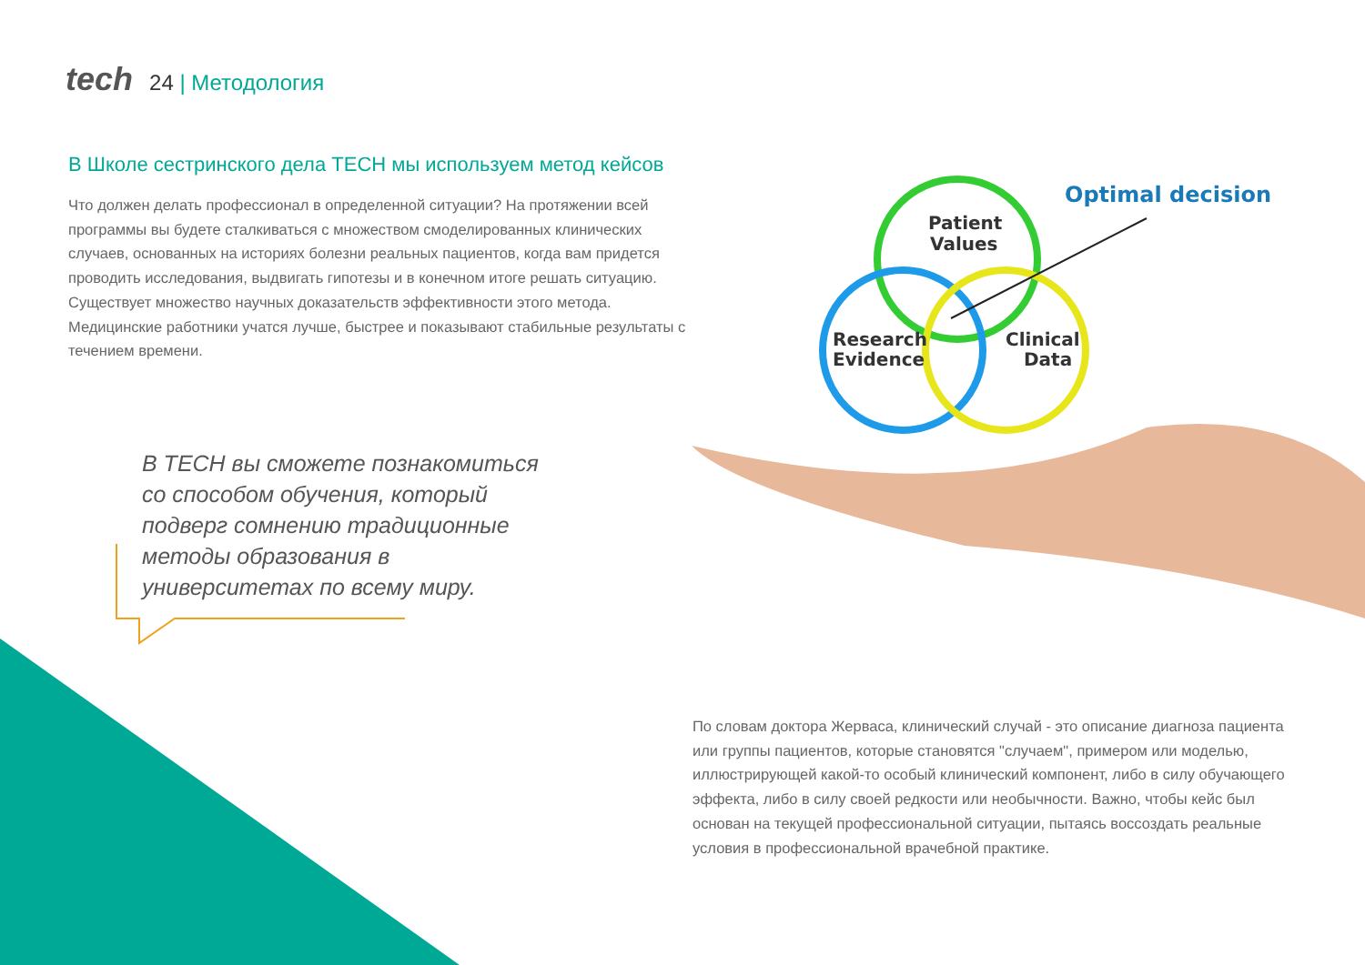tech 24 | Методология
В Школе сестринского дела TECH мы используем метод кейсов
Что должен делать профессионал в определенной ситуации? На протяжении всей программы вы будете сталкиваться с множеством смоделированных клинических случаев, основанных на историях болезни реальных пациентов, когда вам придется проводить исследования, выдвигать гипотезы и в конечном итоге решать ситуацию. Существует множество научных доказательств эффективности этого метода. Медицинские работники учатся лучше, быстрее и показывают стабильные результаты с течением времени.
В TECH вы сможете познакомиться со способом обучения, который подверг сомнению традиционные методы образования в университетах по всему миру.
Patient
Values
Research
Evidence
Clinical
Data
Optimal decision
По словам доктора Жерваса, клинический случай - это описание диагноза пациента или группы пациентов, которые становятся "случаем", примером или моделью, иллюстрирующей какой-то особый клинический компонент, либо в силу обучающего эффекта, либо в силу своей редкости или необычности. Важно, чтобы кейс был основан на текущей профессиональной ситуации, пытаясь воссоздать реальные условия в профессиональной врачебной практике.